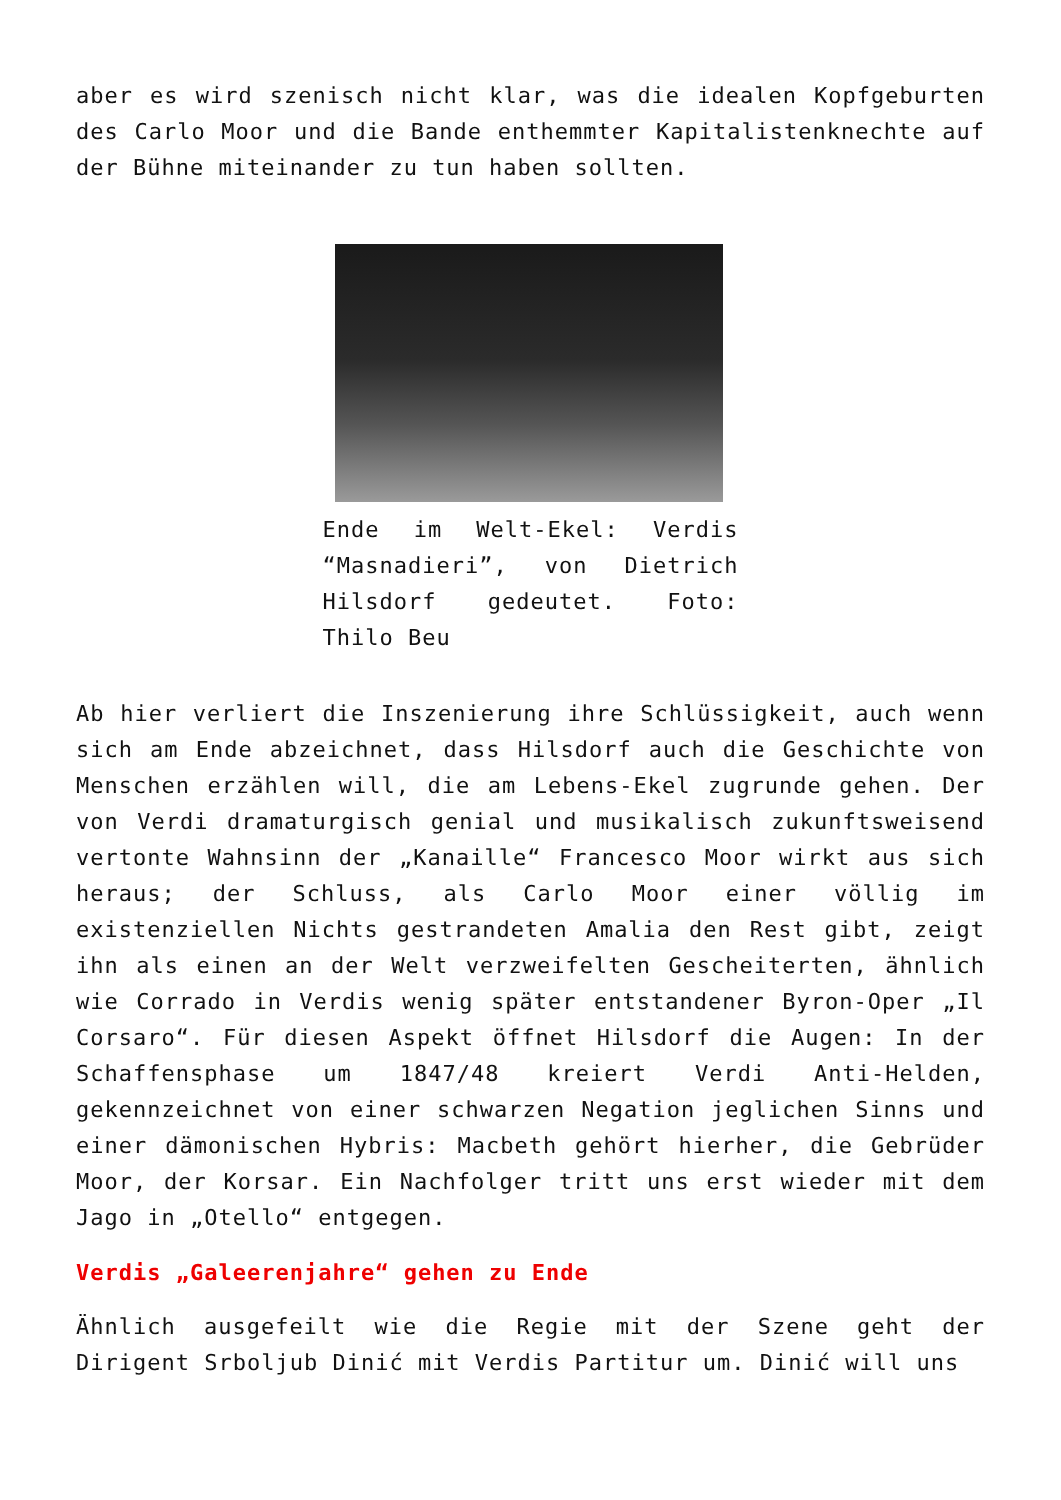aber es wird szenisch nicht klar, was die idealen Kopfgeburten des Carlo Moor und die Bande enthemmter Kapitalistenknechte auf der Bühne miteinander zu tun haben sollten.
Ende im Welt-Ekel: Verdis “Masnadieri”, von Dietrich Hilsdorf gedeutet. Foto: Thilo Beu
Ab hier verliert die Inszenierung ihre Schlüssigkeit, auch wenn sich am Ende abzeichnet, dass Hilsdorf auch die Geschichte von Menschen erzählen will, die am Lebens-Ekel zugrunde gehen. Der von Verdi dramaturgisch genial und musikalisch zukunftsweisend vertonte Wahnsinn der „Kanaille“ Francesco Moor wirkt aus sich heraus; der Schluss, als Carlo Moor einer völlig im existenziellen Nichts gestrandeten Amalia den Rest gibt, zeigt ihn als einen an der Welt verzweifelten Gescheiterten, ähnlich wie Corrado in Verdis wenig später entstandener Byron-Oper „Il Corsaro“. Für diesen Aspekt öffnet Hilsdorf die Augen: In der Schaffensphase um 1847/48 kreiert Verdi Anti-Helden, gekennzeichnet von einer schwarzen Negation jeglichen Sinns und einer dämonischen Hybris: Macbeth gehört hierher, die Gebrüder Moor, der Korsar. Ein Nachfolger tritt uns erst wieder mit dem Jago in „Otello“ entgegen.
Verdis „Galeerenjahre“ gehen zu Ende
Ähnlich ausgefeilt wie die Regie mit der Szene geht der Dirigent Srboljub Dinić mit Verdis Partitur um. Dinić will uns